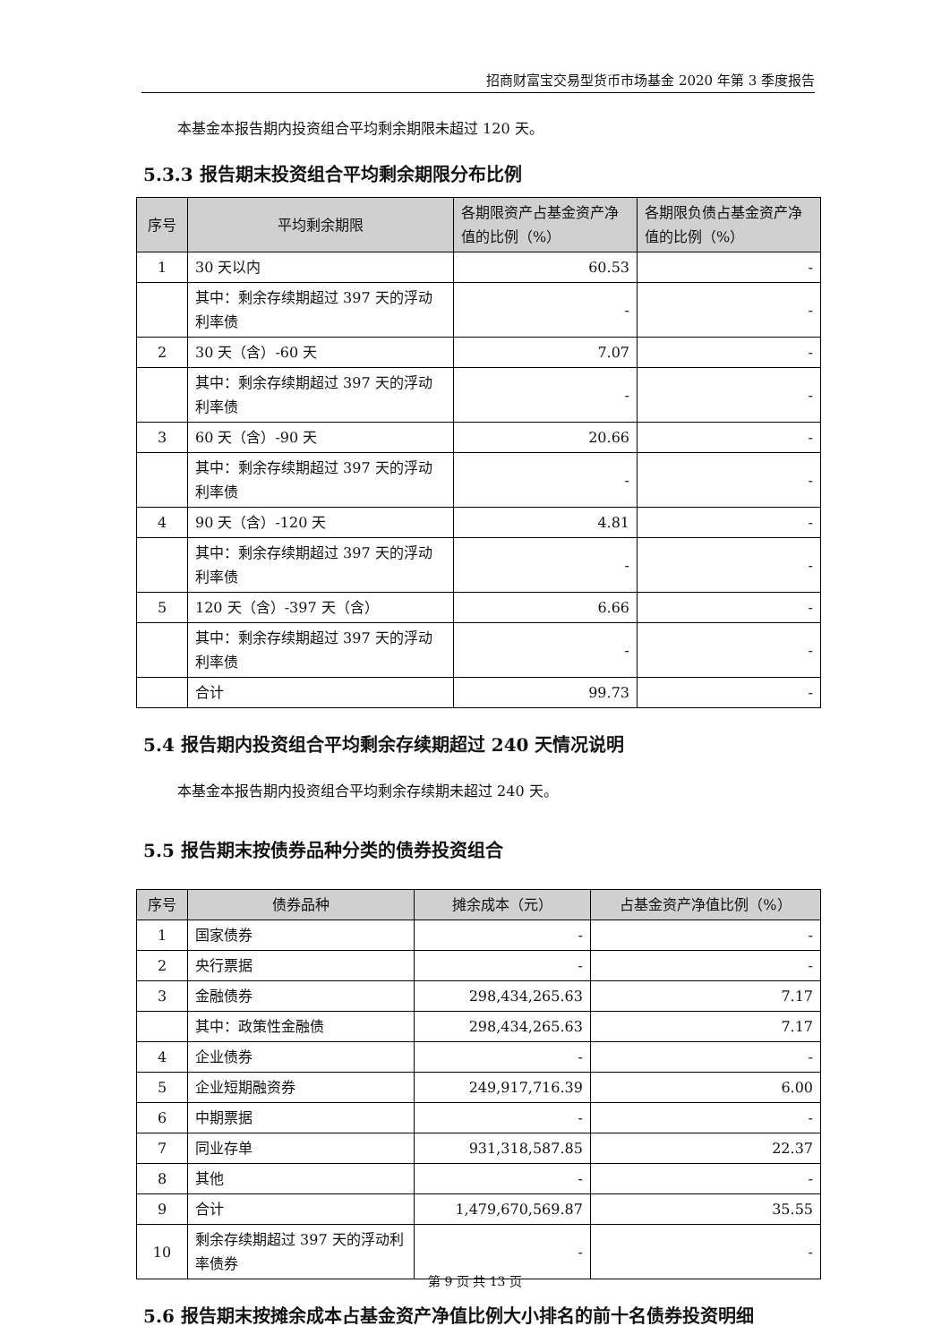招商财富宝交易型货币市场基金 2020 年第 3 季度报告
本基金本报告期内投资组合平均剩余期限未超过 120 天。
5.3.3 报告期末投资组合平均剩余期限分布比例
| 序号 | 平均剩余期限 | 各期限资产占基金资产净值的比例（%） | 各期限负债占基金资产净值的比例（%） |
| --- | --- | --- | --- |
| 1 | 30 天以内 | 60.53 | - |
| | 其中：剩余存续期超过 397 天的浮动利率债 | - | - |
| 2 | 30 天（含）-60 天 | 7.07 | - |
| | 其中：剩余存续期超过 397 天的浮动利率债 | - | - |
| 3 | 60 天（含）-90 天 | 20.66 | - |
| | 其中：剩余存续期超过 397 天的浮动利率债 | - | - |
| 4 | 90 天（含）-120 天 | 4.81 | - |
| | 其中：剩余存续期超过 397 天的浮动利率债 | - | - |
| 5 | 120 天（含）-397 天（含） | 6.66 | - |
| | 其中：剩余存续期超过 397 天的浮动利率债 | - | - |
| | 合计 | 99.73 | - |
5.4 报告期内投资组合平均剩余存续期超过 240 天情况说明
本基金本报告期内投资组合平均剩余存续期未超过 240 天。
5.5 报告期末按债券品种分类的债券投资组合
| 序号 | 债券品种 | 摊余成本（元） | 占基金资产净值比例（%） |
| --- | --- | --- | --- |
| 1 | 国家债券 | - | - |
| 2 | 央行票据 | - | - |
| 3 | 金融债券 | 298,434,265.63 | 7.17 |
| | 其中：政策性金融债 | 298,434,265.63 | 7.17 |
| 4 | 企业债券 | - | - |
| 5 | 企业短期融资券 | 249,917,716.39 | 6.00 |
| 6 | 中期票据 | - | - |
| 7 | 同业存单 | 931,318,587.85 | 22.37 |
| 8 | 其他 | - | - |
| 9 | 合计 | 1,479,670,569.87 | 35.55 |
| 10 | 剩余存续期超过 397 天的浮动利率债券 | - | - |
5.6 报告期末按摊余成本占基金资产净值比例大小排名的前十名债券投资明细
第 9 页 共 13 页